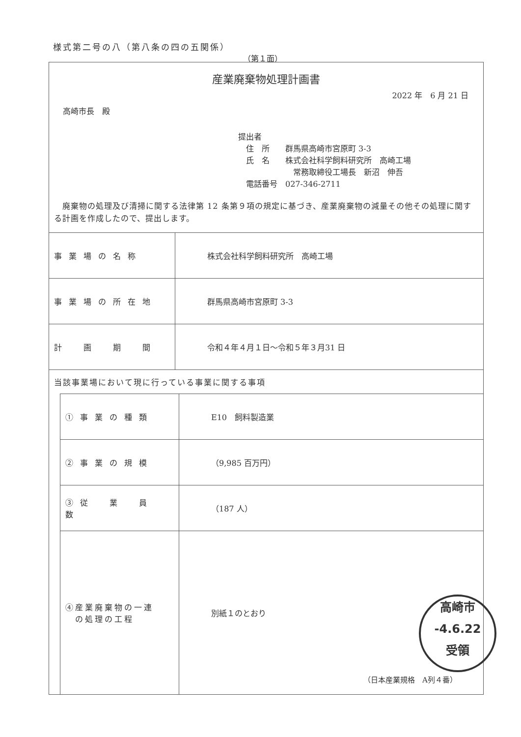様式第二号の八（第八条の四の五関係）
（第１面）
産業廃棄物処理計画書
2022 年　6 月 21 日
高崎市長　殿
提出者
　住　所　　群馬県高崎市宮原町 3-3
　氏　名　　株式会社科学飼料研究所　高崎工場
　　　　　　　常務取締役工場長　新沼　伸吾
　電話番号　027-346-2711
　廃棄物の処理及び清掃に関する法律第 12 条第９項の規定に基づき、産業廃棄物の減量その他その処理に関する計画を作成したので、提出します。
| 事業場の名称 | 株式会社科学飼料研究所 高崎工場 |
| 事業場の所在地 | 群馬県高崎市宮原町 3-3 |
| 計 画 期 間 | 令和４年４月１日～令和５年３月31 日 |
当該事業場において現に行っている事業に関する事項
| ①事業の種類 | E10 飼料製造業 |
| ②事業の規模 | （9,985 百万円） |
| ③従 業 員 数 | （187 人） |
| ④産業廃棄物の一連 の処理の工程 | 別紙１のとおり |
高崎市
-4.6.22
受領
（日本産業規格　A列４番）